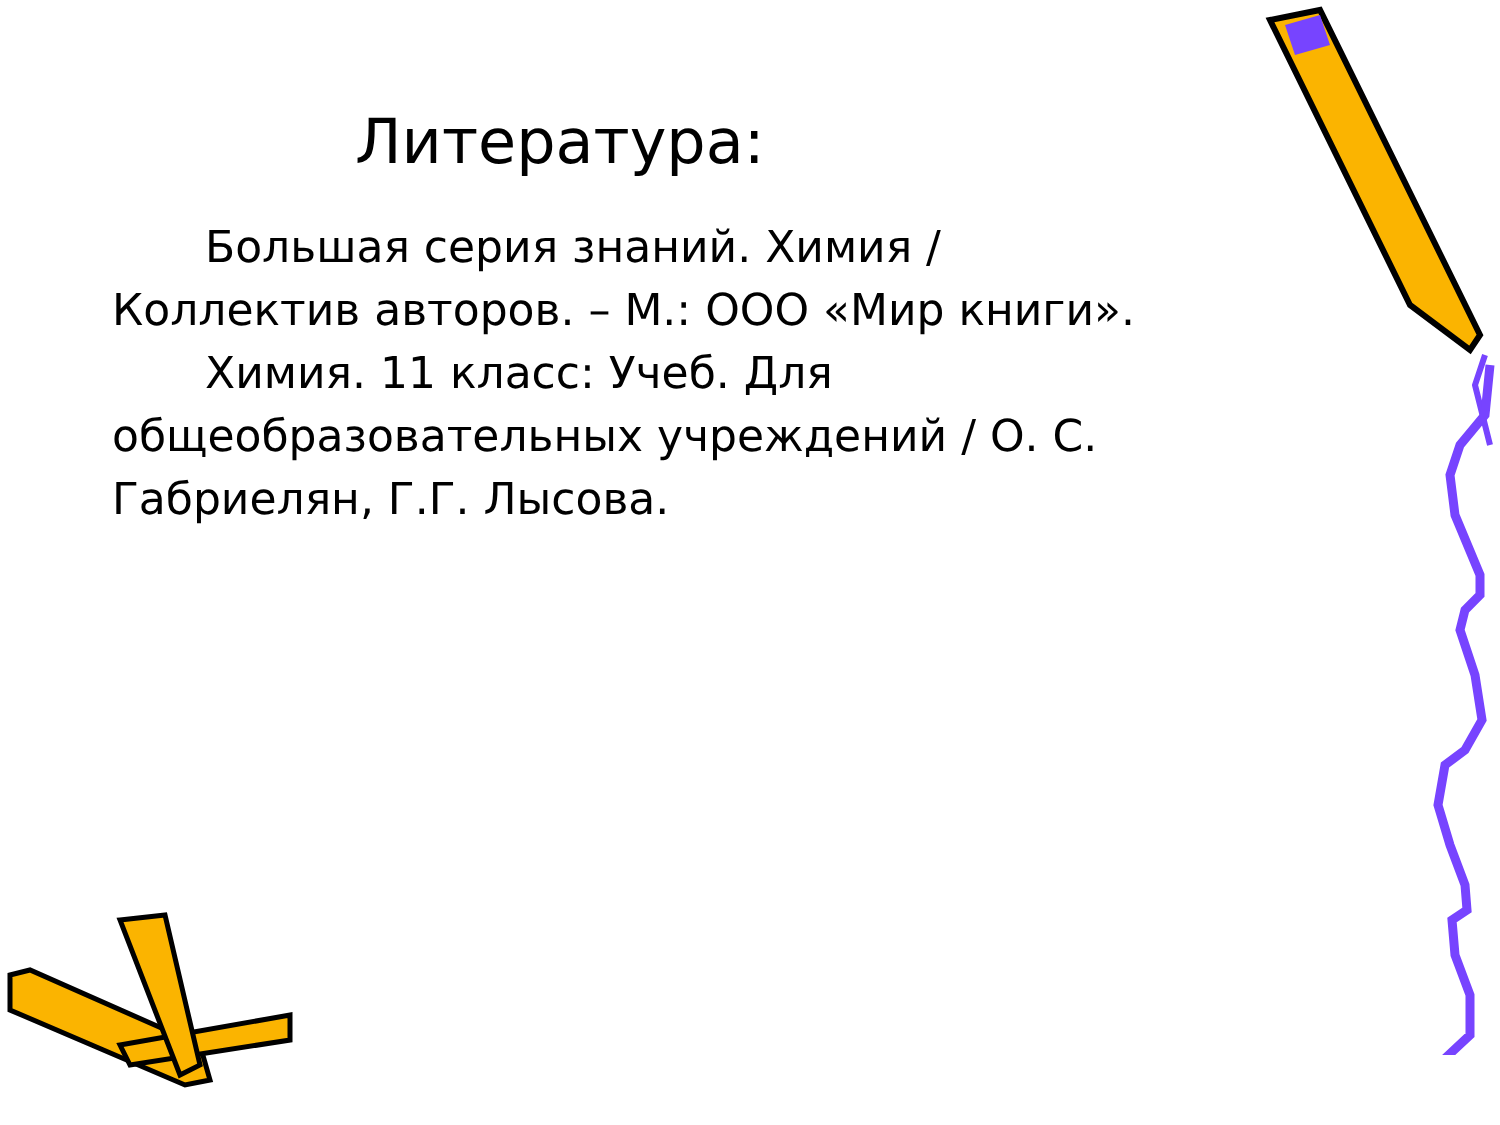Литература:
Большая серия знаний. Химия / Коллектив авторов. – М.: ООО «Мир книги».
Химия. 11 класс: Учеб. Для общеобразовательных учреждений / О. С. Габриелян, Г.Г. Лысова.